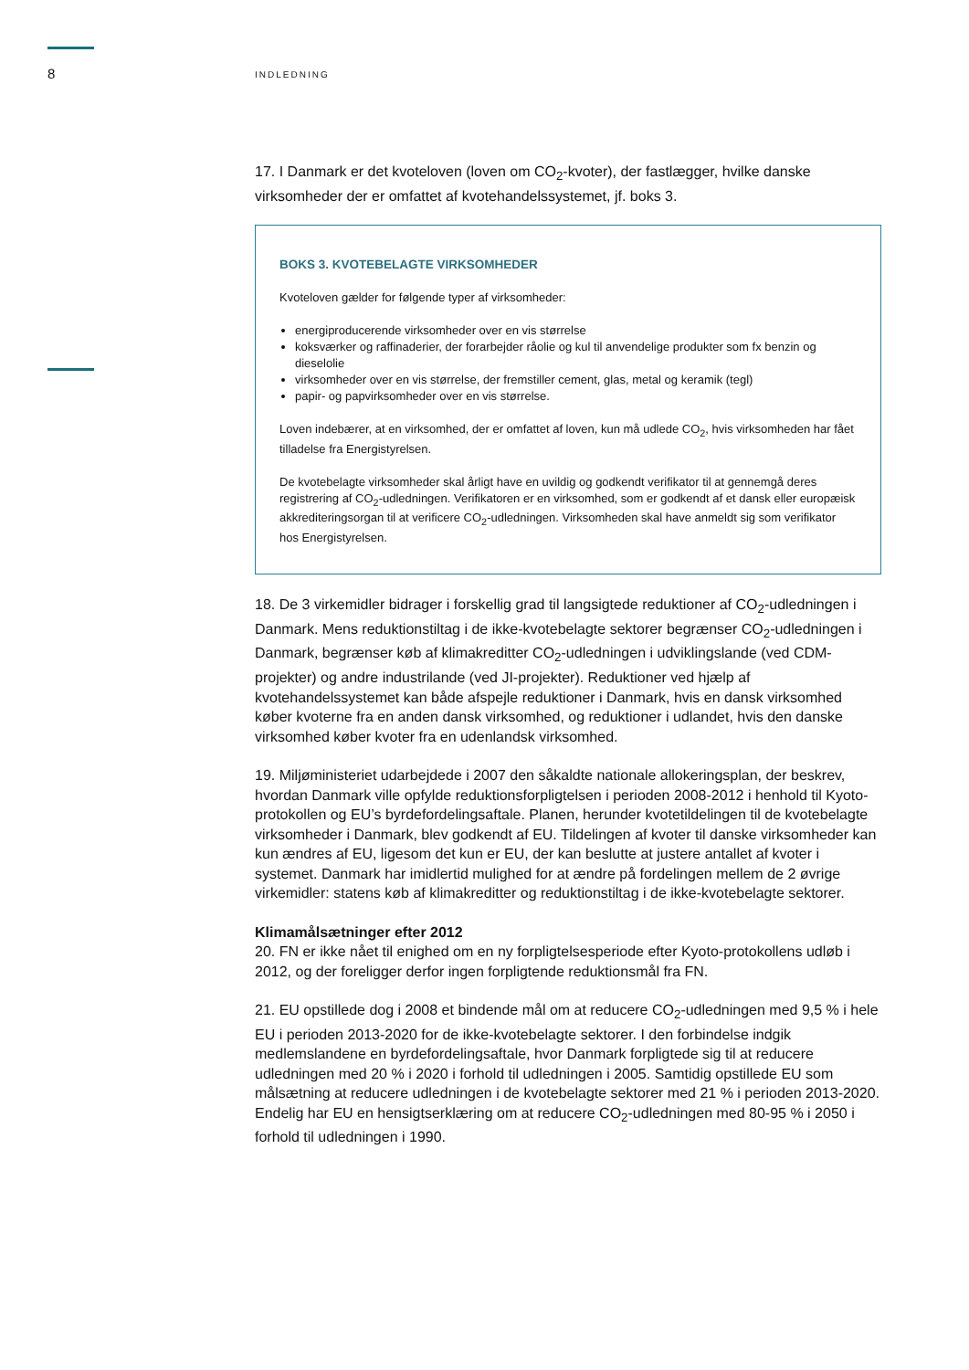8
INDLEDNING
17. I Danmark er det kvoteloven (loven om CO<sub>2</sub>-kvoter), der fastlægger, hvilke danske virksomheder der er omfattet af kvotehandelssystemet, jf. boks 3.
BOKS 3. KVOTEBELAGTE VIRKSOMHEDER
Kvoteloven gælder for følgende typer af virksomheder:
energiproducerende virksomheder over en vis størrelse
koksværker og raffinaderier, der forarbejder råolie og kul til anvendelige produkter som fx benzin og dieselolie
virksomheder over en vis størrelse, der fremstiller cement, glas, metal og keramik (tegl)
papir- og papvirksomheder over en vis størrelse.
Loven indebærer, at en virksomhed, der er omfattet af loven, kun må udlede CO<sub>2</sub>, hvis virksomheden har fået tilladelse fra Energistyrelsen.
De kvotebelagte virksomheder skal årligt have en uvildig og godkendt verifikator til at gennemgå deres registrering af CO<sub>2</sub>-udledningen. Verifikatoren er en virksomhed, som er godkendt af et dansk eller europæisk akkrediteringsorgan til at verificere CO<sub>2</sub>-udledningen. Virksomheden skal have anmeldt sig som verifikator hos Energistyrelsen.
18. De 3 virkemidler bidrager i forskellig grad til langsigtede reduktioner af CO<sub>2</sub>-udledningen i Danmark. Mens reduktionstiltag i de ikke-kvotebelagte sektorer begrænser CO<sub>2</sub>-udledningen i Danmark, begrænser køb af klimakreditter CO<sub>2</sub>-udledningen i udviklingslande (ved CDM-projekter) og andre industrilande (ved JI-projekter). Reduktioner ved hjælp af kvotehandelssystemet kan både afspejle reduktioner i Danmark, hvis en dansk virksomhed køber kvoterne fra en anden dansk virksomhed, og reduktioner i udlandet, hvis den danske virksomhed køber kvoter fra en udenlandsk virksomhed.
19. Miljøministeriet udarbejdede i 2007 den såkaldte nationale allokeringsplan, der beskrev, hvordan Danmark ville opfylde reduktionsforpligtelsen i perioden 2008-2012 i henhold til Kyoto-protokollen og EU’s byrdefordelingsaftale. Planen, herunder kvotetildelingen til de kvotebelagte virksomheder i Danmark, blev godkendt af EU. Tildelingen af kvoter til danske virksomheder kan kun ændres af EU, ligesom det kun er EU, der kan beslutte at justere antallet af kvoter i systemet. Danmark har imidlertid mulighed for at ændre på fordelingen mellem de 2 øvrige virkemidler: statens køb af klimakreditter og reduktionstiltag i de ikke-kvotebelagte sektorer.
Klimamålsætninger efter 2012
20. FN er ikke nået til enighed om en ny forpligtelsesperiode efter Kyoto-protokollens udløb i 2012, og der foreligger derfor ingen forpligtende reduktionsmål fra FN.
21. EU opstillede dog i 2008 et bindende mål om at reducere CO<sub>2</sub>-udledningen med 9,5 % i hele EU i perioden 2013-2020 for de ikke-kvotebelagte sektorer. I den forbindelse indgik medlemslandene en byrdefordelingsaftale, hvor Danmark forpligtede sig til at reducere udledningen med 20 % i 2020 i forhold til udledningen i 2005. Samtidig opstillede EU som målsætning at reducere udledningen i de kvotebelagte sektorer med 21 % i perioden 2013-2020. Endelig har EU en hensigtserklæring om at reducere CO<sub>2</sub>-udledningen med 80-95 % i 2050 i forhold til udledningen i 1990.